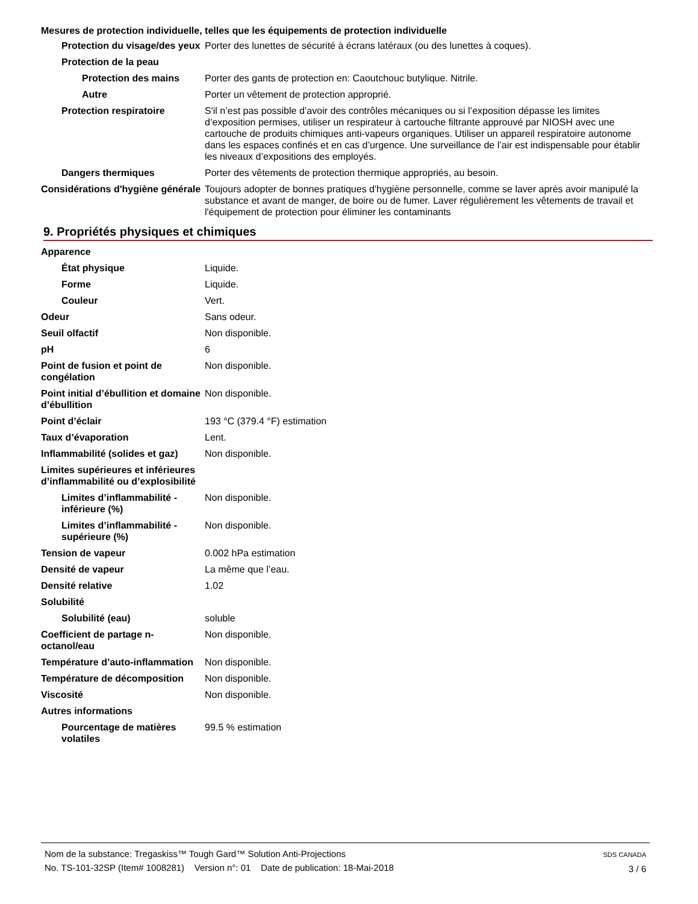Mesures de protection individuelle, telles que les équipements de protection individuelle
Protection du visage/des yeux
Porter des lunettes de sécurité à écrans latéraux (ou des lunettes à coques).
Protection de la peau
Protection des mains Porter des gants de protection en: Caoutchouc butylique. Nitrile.
Autre Porter un vêtement de protection approprié.
Protection respiratoire S'il n’est pas possible d’avoir des contrôles mécaniques ou si l’exposition dépasse les limites d’exposition permises, utiliser un respirateur à cartouche filtrante approuvé par NIOSH avec une cartouche de produits chimiques anti-vapeurs organiques. Utiliser un appareil respiratoire autonome dans les espaces confinés et en cas d’urgence. Une surveillance de l’air est indispensable pour établir les niveaux d’expositions des employés.
Dangers thermiques Porter des vêtements de protection thermique appropriés, au besoin.
Considérations d'hygiène générale
Toujours adopter de bonnes pratiques d'hygiène personnelle, comme se laver après avoir manipulé la substance et avant de manger, de boire ou de fumer. Laver régulièrement les vêtements de travail et l'équipement de protection pour éliminer les contaminants
9. Propriétés physiques et chimiques
Apparence
État physique Liquide.
Forme Liquide.
Couleur Vert.
Odeur Sans odeur.
Seuil olfactif Non disponible.
pH 6
Point de fusion et point de congélation
Non disponible.
Point initial d’ébullition et domaine d’ébullition
Non disponible.
Point d’éclair 193 °C (379.4 °F) estimation
Taux d’évaporation Lent.
Inflammabilité (solides et gaz)
Non disponible.
Limites supérieures et inférieures d’inflammabilité ou d’explosibilité
Limites d’inflammabilité - inférieure (%)
Non disponible.
Limites d’inflammabilité - supérieure (%)
Non disponible.
Tension de vapeur 0.002 hPa estimation
Densité de vapeur La même que l’eau.
Densité relative 1.02
Solubilité
Solubilité (eau) soluble
Coefficient de partage n-octanol/eau
Non disponible.
Température d’auto-inflammation
Non disponible.
Température de décomposition Non disponible.
Viscosité Non disponible.
Autres informations
Pourcentage de matières volatiles
99.5 % estimation
Nom de la substance: Tregaskiss™ Tough Gard™ Solution Anti-Projections
No. TS-101-32SP (Item# 1008281) Version n°: 01 Date de publication: 18-Mai-2018
SDS CANADA
3 / 6